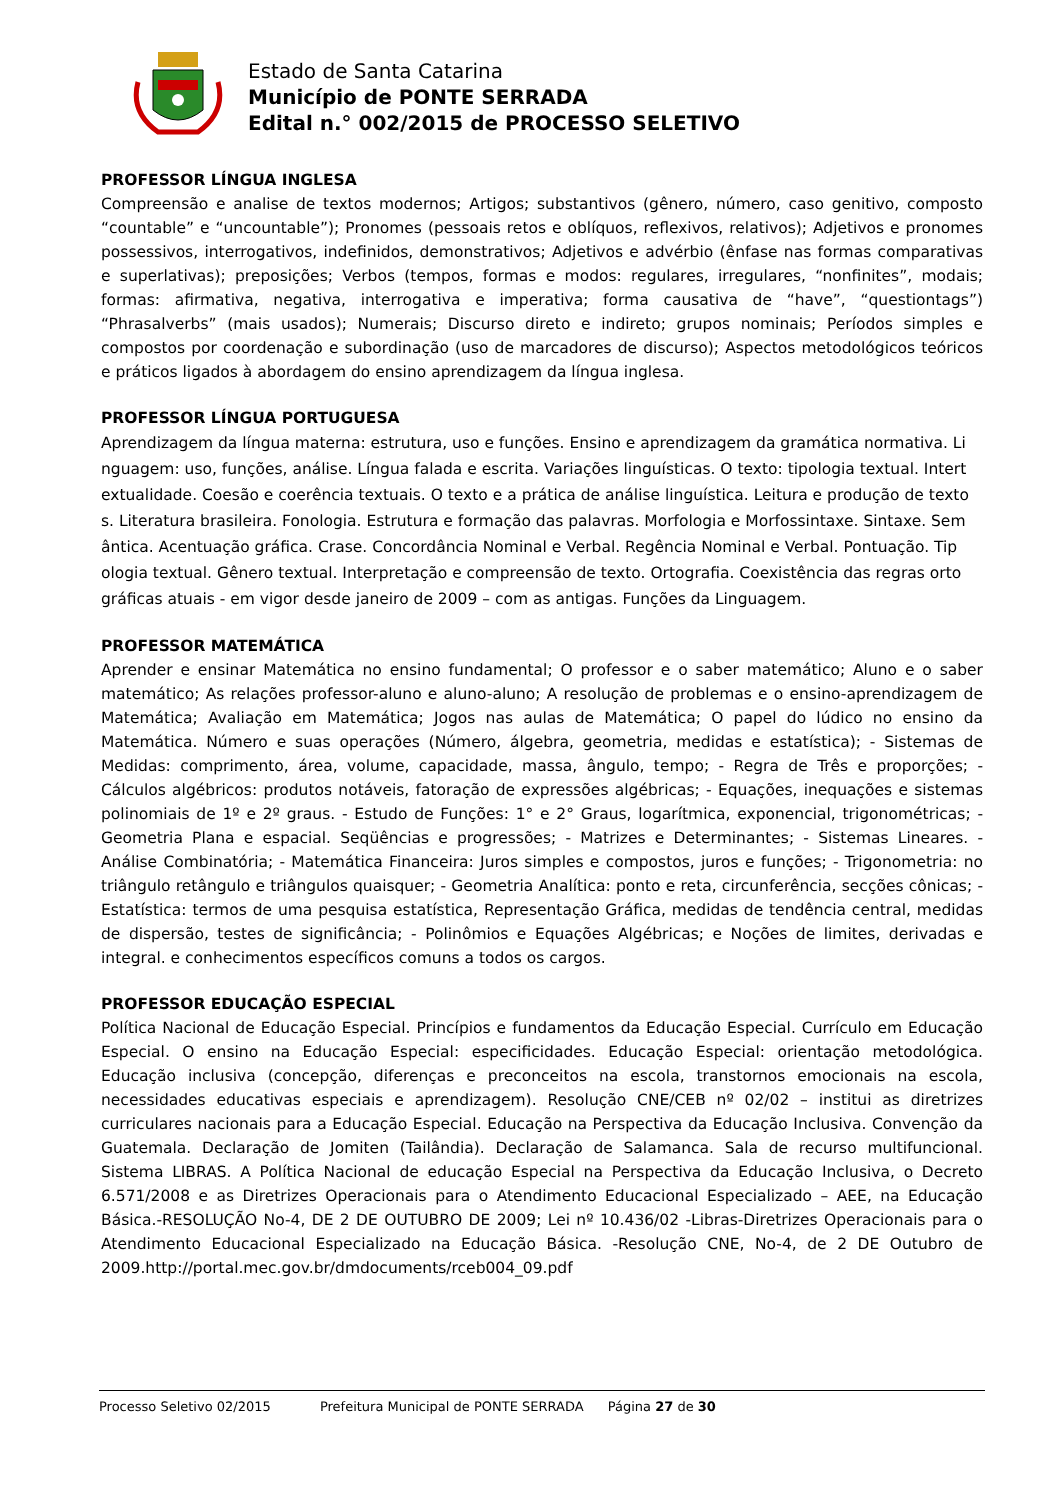Estado de Santa Catarina
Município de PONTE SERRADA
Edital n.° 002/2015 de PROCESSO SELETIVO
PROFESSOR LÍNGUA INGLESA
Compreensão e analise de textos modernos; Artigos; substantivos (gênero, número, caso genitivo, composto “countable” e “uncountable”); Pronomes (pessoais retos e oblíquos, reflexivos, relativos); Adjetivos e pronomes possessivos, interrogativos, indefinidos, demonstrativos; Adjetivos e advérbio (ênfase nas formas comparativas e superlativas); preposições; Verbos (tempos, formas e modos: regulares, irregulares, “nonfinites”, modais; formas: afirmativa, negativa, interrogativa e imperativa; forma causativa de “have”, “questiontags”) “Phrasalverbs” (mais usados); Numerais; Discurso direto e indireto; grupos nominais; Períodos simples e compostos por coordenação e subordinação (uso de marcadores de discurso); Aspectos metodológicos teóricos e práticos ligados à abordagem do ensino aprendizagem da língua inglesa.
PROFESSOR LÍNGUA PORTUGUESA
Aprendizagem da língua materna: estrutura, uso e funções. Ensino e aprendizagem da gramática normativa. Li nguagem: uso, funções, análise. Língua falada e escrita. Variações linguísticas. O texto: tipologia textual. Intert extualidade. Coesão e coerência textuais. O texto e a prática de análise linguística. Leitura e produção de texto s. Literatura brasileira. Fonologia. Estrutura e formação das palavras. Morfologia e Morfossintaxe. Sintaxe. Sem ântica. Acentuação gráfica. Crase. Concordância Nominal e Verbal. Regência Nominal e Verbal. Pontuação. Tip ologia textual. Gênero textual. Interpretação e compreensão de texto. Ortografia. Coexistência das regras orto gráficas atuais - em vigor desde janeiro de 2009 – com as antigas. Funções da Linguagem.
PROFESSOR MATEMÁTICA
Aprender e ensinar Matemática no ensino fundamental; O professor e o saber matemático; Aluno e o saber matemático; As relações professor-aluno e aluno-aluno; A resolução de problemas e o ensino-aprendizagem de Matemática; Avaliação em Matemática; Jogos nas aulas de Matemática; O papel do lúdico no ensino da Matemática. Número e suas operações (Número, álgebra, geometria, medidas e estatística); - Sistemas de Medidas: comprimento, área, volume, capacidade, massa, ângulo, tempo; - Regra de Três e proporções; - Cálculos algébricos: produtos notáveis, fatoração de expressões algébricas; - Equações, inequações e sistemas polinomiais de 1º e 2º graus. - Estudo de Funções: 1° e 2° Graus, logarítmica, exponencial, trigonométricas; - Geometria Plana e espacial. Seqüências e progressões; - Matrizes e Determinantes; - Sistemas Lineares. - Análise Combinatória; - Matemática Financeira: Juros simples e compostos, juros e funções; - Trigonometria: no triângulo retângulo e triângulos quaisquer; - Geometria Analítica: ponto e reta, circunferência, secções cônicas; - Estatística: termos de uma pesquisa estatística, Representação Gráfica, medidas de tendência central, medidas de dispersão, testes de significância; - Polinômios e Equações Algébricas; e Noções de limites, derivadas e integral. e conhecimentos específicos comuns a todos os cargos.
PROFESSOR EDUCAÇÃO ESPECIAL
Política Nacional de Educação Especial. Princípios e fundamentos da Educação Especial. Currículo em Educação Especial. O ensino na Educação Especial: especificidades. Educação Especial: orientação metodológica. Educação inclusiva (concepção, diferenças e preconceitos na escola, transtornos emocionais na escola, necessidades educativas especiais e aprendizagem). Resolução CNE/CEB nº 02/02 – institui as diretrizes curriculares nacionais para a Educação Especial. Educação na Perspectiva da Educação Inclusiva. Convenção da Guatemala. Declaração de Jomiten (Tailândia). Declaração de Salamanca. Sala de recurso multifuncional. Sistema LIBRAS. A Política Nacional de educação Especial na Perspectiva da Educação Inclusiva, o Decreto 6.571/2008 e as Diretrizes Operacionais para o Atendimento Educacional Especializado – AEE, na Educação Básica.-RESOLUÇÃO No-4, DE 2 DE OUTUBRO DE 2009; Lei nº 10.436/02 -Libras-Diretrizes Operacionais para o Atendimento Educacional Especializado na Educação Básica. -Resolução CNE, No-4, de 2 DE Outubro de 2009.http://portal.mec.gov.br/dmdocuments/rceb004_09.pdf
Processo Seletivo 02/2015 Prefeitura Municipal de PONTE SERRADA Página 27 de 30